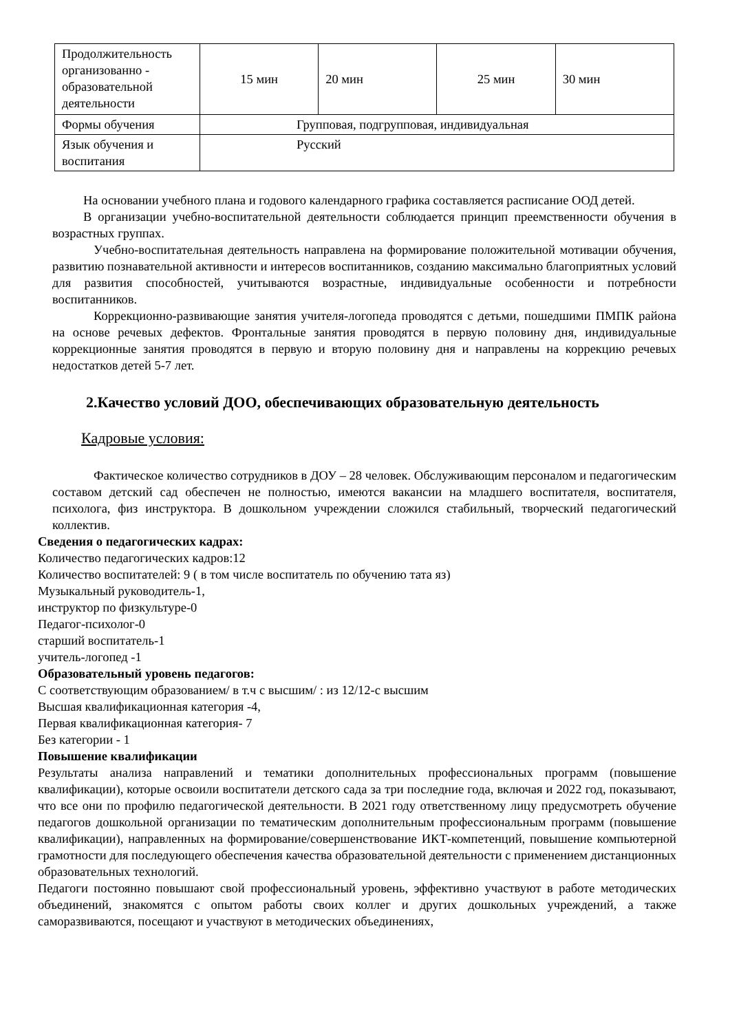| Продолжительность организованно - образовательной деятельности | 15 мин | 20 мин | 25 мин | 30 мин |
| Формы обучения | Групповая, подгрупповая, индивидуальная | | | |
| Язык обучения и воспитания | Русский | | | |
На основании учебного плана и годового календарного графика составляется расписание ООД детей.
В организации учебно-воспитательной деятельности соблюдается принцип преемственности обучения в возрастных группах.
Учебно-воспитательная деятельность направлена на формирование положительной мотивации обучения, развитию познавательной активности и интересов воспитанников, созданию максимально благоприятных условий для развития способностей, учитываются возрастные, индивидуальные особенности и потребности воспитанников.
Коррекционно-развивающие занятия учителя-логопеда проводятся с детьми, пошедшими ПМПК района на основе речевых дефектов. Фронтальные занятия проводятся в первую половину дня, индивидуальные коррекционные занятия проводятся в первую и вторую половину дня и направлены на коррекцию речевых недостатков детей 5-7 лет.
2.Качество условий ДОО, обеспечивающих образовательную деятельность
Кадровые условия:
Фактическое количество сотрудников в ДОУ – 28 человек. Обслуживающим персоналом и педагогическим составом детский сад обеспечен не полностью, имеются вакансии на младшего воспитателя, воспитателя, психолога, физ инструктора. В дошкольном учреждении сложился стабильный, творческий педагогический коллектив.
Сведения о педагогических кадрах:
Количество педагогических кадров:12
Количество воспитателей: 9 ( в том числе воспитатель по обучению тата яз)
Музыкальный руководитель-1,
инструктор по физкультуре-0
Педагог-психолог-0
старший воспитатель-1
учитель-логопед -1
Образовательный уровень педагогов:
С соответствующим образованием/ в т.ч с высшим/ : из 12/12-с высшим
Высшая квалификационная категория -4,
Первая квалификационная категория- 7
Без категории - 1
Повышение квалификации
Результаты анализа направлений и тематики дополнительных профессиональных программ (повышение квалификации), которые освоили воспитатели детского сада за три последние года, включая и 2022 год, показывают, что все они по профилю педагогической деятельности. В 2021 году ответственному лицу предусмотреть обучение педагогов дошкольной организации по тематическим дополнительным профессиональным программ (повышение квалификации), направленных на формирование/совершенствование ИКТ-компетенций, повышение компьютерной грамотности для последующего обеспечения качества образовательной деятельности с применением дистанционных образовательных технологий.
Педагоги постоянно повышают свой профессиональный уровень, эффективно участвуют в работе методических объединений, знакомятся с опытом работы своих коллег и других дошкольных учреждений, а также саморазвиваются, посещают и участвуют в методических объединениях,